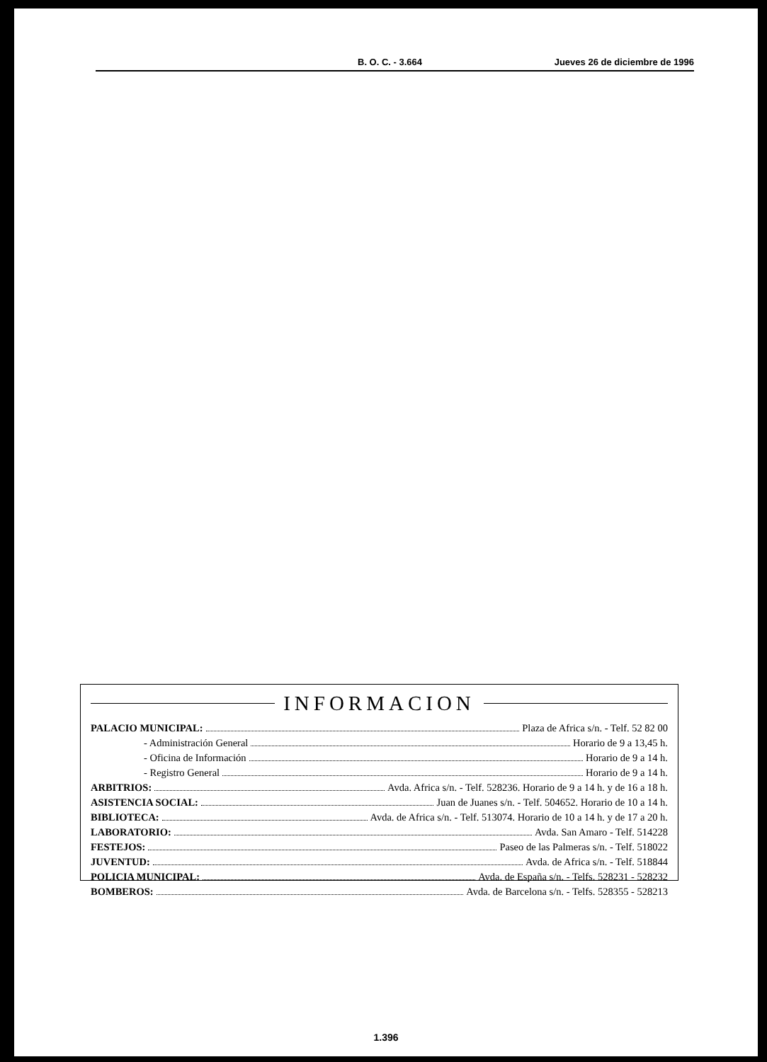B. O. C. - 3.664 Jueves 26 de diciembre de 1996
INFORMACION
PALACIO MUNICIPAL: Plaza de Africa s/n. - Telf. 52 82 00
- Administración General Horario de 9 a 13,45 h.
- Oficina de Información Horario de 9 a 14 h.
- Registro General Horario de 9 a 14 h.
ARBITRIOS: Avda. Africa s/n. - Telf. 528236. Horario de 9 a 14 h. y de 16 a 18 h.
ASISTENCIA SOCIAL: Juan de Juanes s/n. - Telf. 504652. Horario de 10 a 14 h.
BIBLIOTECA: Avda. de Africa s/n. - Telf. 513074. Horario de 10 a 14 h. y de 17 a 20 h.
LABORATORIO: Avda. San Amaro - Telf. 514228
FESTEJOS: Paseo de las Palmeras s/n. - Telf. 518022
JUVENTUD: Avda. de Africa s/n. - Telf. 518844
POLICIA MUNICIPAL: Avda. de España s/n. - Telfs. 528231 - 528232
BOMBEROS: Avda. de Barcelona s/n. - Telfs. 528355 - 528213
1.396